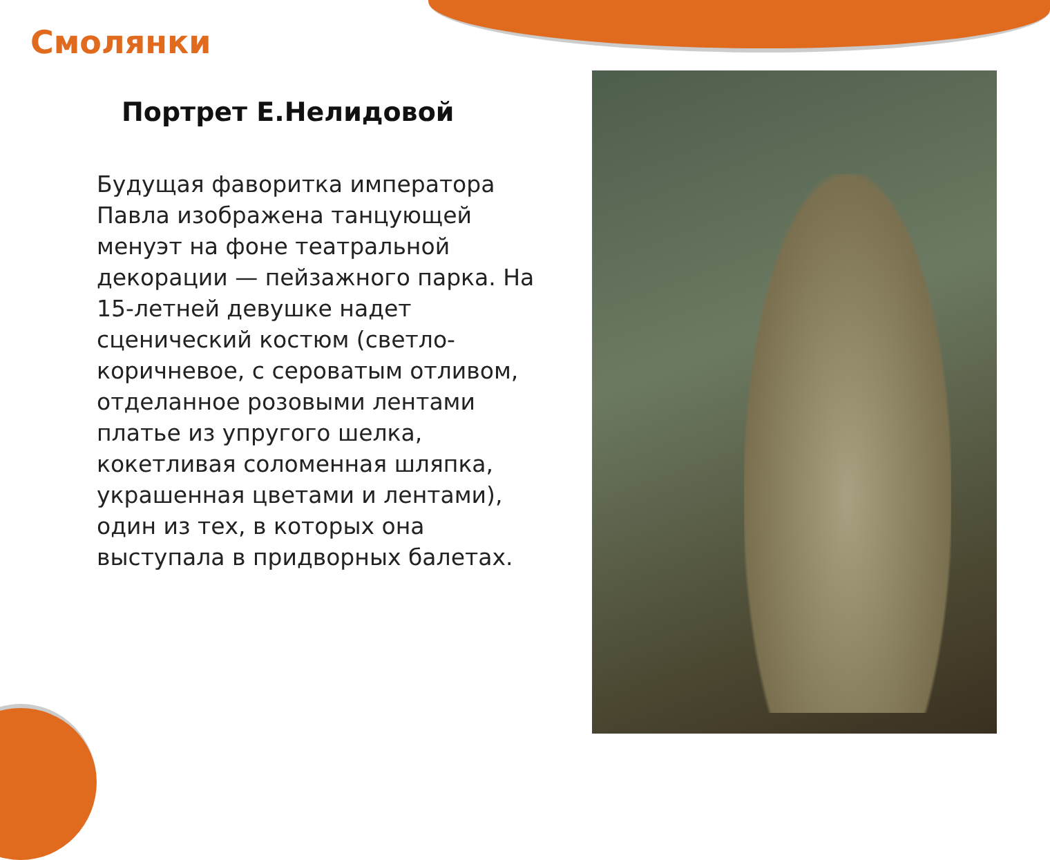Смолянки
Портрет Е.Нелидовой
Будущая фаворитка императора Павла изображена танцующей менуэт на фоне театральной декорации — пейзажного парка. На 15-летней девушке надет сценический костюм (светло-коричневое, с сероватым отливом, отделанное розовыми лентами платье из упругого шелка, кокетливая соломенная шляпка, украшенная цветами и лентами), один из тех, в которых она выступала в придворных балетах.